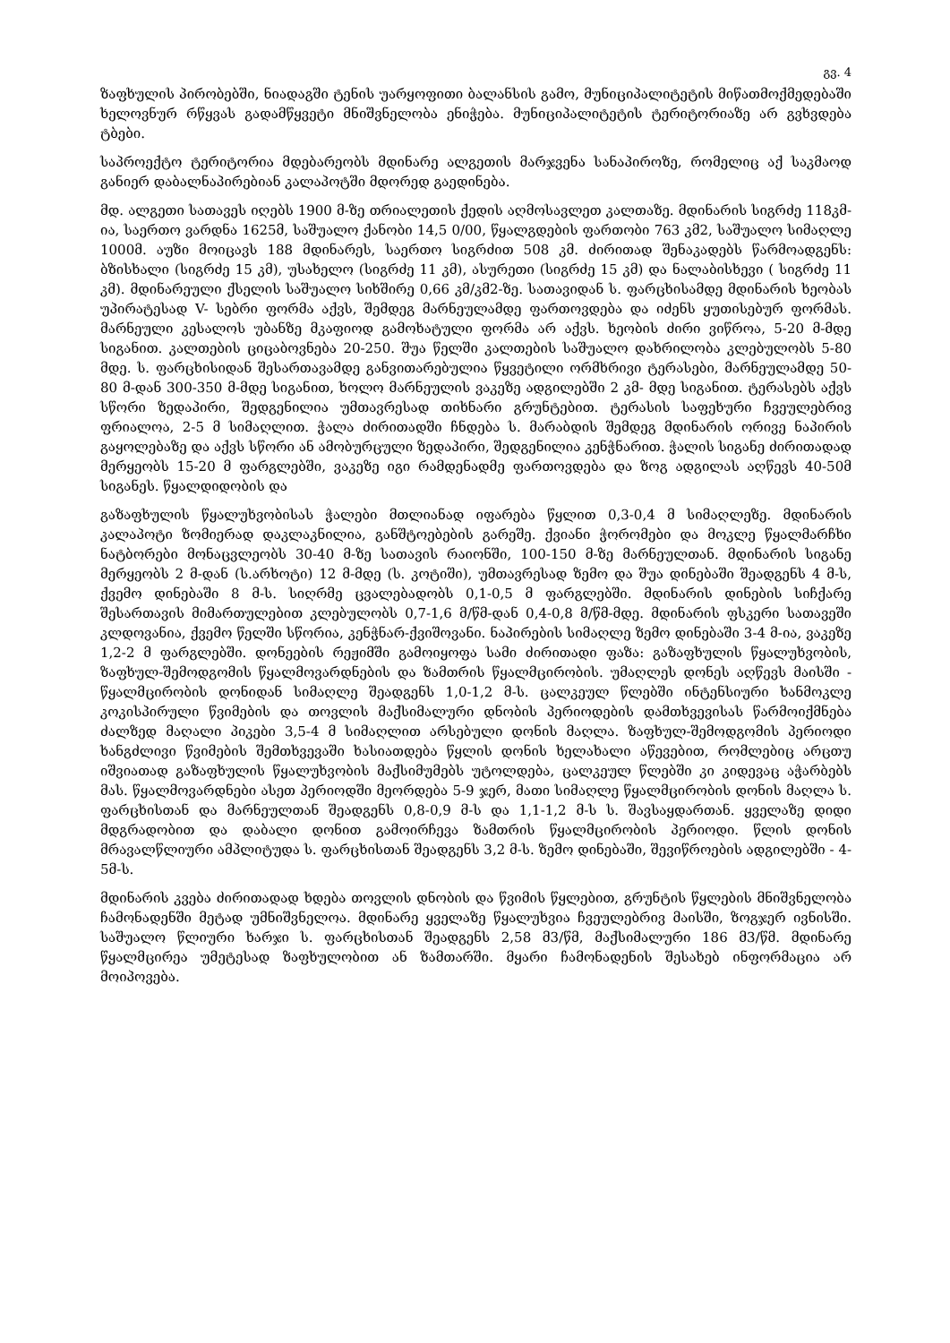გვ. 4
ზაფხულის პირობებში, ნიადაგში ტენის უარყოფითი ბალანსის გამო, მუნიციპალიტეტის მიწათმოქმედებაში ხელოვნურ რწყვას გადამწყვეტი მნიშვნელობა ენიჭება. მუნიციპალიტეტის ტერიტორიაზე არ გვხვდება ტბები.
საპროექტო ტერიტორია მდებარეობს მდინარე ალგეთის მარჯვენა სანაპიროზე, რომელიც აქ საკმაოდ განიერ დაბალნაპირებიან კალაპოტში მდორედ გაედინება.
მდ. ალგეთი სათავეს იღებს 1900 მ-ზე თრიალეთის ქედის აღმოსავლეთ კალთაზე. მდინარის სიგრძე 118კმ-ია, საერთო ვარდნა 1625მ, საშუალო ქანობი 14,5 0/00, წყალგდების ფართობი 763 კმ2, საშუალო სიმაღლე 1000მ. აუზი მოიცავს 188 მდინარეს, საერთო სიგრძით 508 კმ. ძირითად შენაკადებს წარმოადგენს: ბზისხალი (სიგრძე 15 კმ), უსახელო (სიგრძე 11 კმ), ასურეთი (სიგრძე 15 კმ) და ნალაბისხევი ( სიგრძე 11 კმ). მდინარეული ქსელის საშუალო სიხშირე 0,66 კმ/კმ2-ზე. სათავიდან ს. ფარცხისამდე მდინარის ხეობას უპირატესად V- სებრი ფორმა აქვს, შემდეგ მარნეულამდე ფართოვდება და იძენს ყუთისებურ ფორმას. მარნეული კესალოს უბანზე მკაფიოდ გამოხატული ფორმა არ აქვს. ხეობის ძირი ვიწროა, 5-20 მ-მდე სიგანით. კალთების ციცაბოვნება 20-250. შუა წელში კალთების საშუალო დახრილობა კლებულობს 5-80 მდე. ს. ფარცხისიდან შესართავამდე განვითარებულია წყვეტილი ორმხრივი ტერასები, მარნეულამდე 50-80 მ-დან 300-350 მ-მდე სიგანით, ხოლო მარნეულის ვაკეზე ადგილებში 2 კმ- მდე სიგანით. ტერასებს აქვს სწორი ზედაპირი, შედგენილია უმთავრესად თიხნარი გრუნტებით. ტერასის საფეხური ჩვეულებრივ ფრიალოა, 2-5 მ სიმაღლით. ჭალა ძირითადში ჩნდება ს. მარაბდის შემდეგ მდინარის ორივე ნაპირის გაყოლებაზე და აქვს სწორი ან ამობურცული ზედაპირი, შედგენილია კენჭნარით. ჭალის სიგანე ძირითადად მერყეობს 15-20 მ ფარგლებში, ვაკეზე იგი რამდენადმე ფართოვდება და ზოგ ადგილას აღწევს 40-50მ სიგანეს. წყალდიდობის და
გაზაფხულის წყალუხვობისას ჭალები მთლიანად იფარება წყლით 0,3-0,4 მ სიმაღლეზე. მდინარის კალაპოტი ზომიერად დაკლაკნილია, განშტოებების გარეშე. ქვიანი ჭორომები და მოკლე წყალმარჩხი ნატბორები მონაცვლეობს 30-40 მ-ზე სათავის რაიონში, 100-150 მ-ზე მარნეულთან. მდინარის სიგანე მერყეობს 2 მ-დან (ს.არხოტი) 12 მ-მდე (ს. კოტიში), უმთავრესად ზემო და შუა დინებაში შეადგენს 4 მ-ს, ქვემო დინებაში 8 მ-ს. სიღრმე ცვალებადობს 0,1-0,5 მ ფარგლებში. მდინარის დინების სიჩქარე შესართავის მიმართულებით კლებულობს 0,7-1,6 მ/წმ-დან 0,4-0,8 მ/წმ-მდე. მდინარის ფსკერი სათავეში კლდოვანია, ქვემო წელში სწორია, კენჭნარ-ქვიშოვანი. ნაპირების სიმაღლე ზემო დინებაში 3-4 მ-ია, ვაკეზე 1,2-2 მ ფარგლებში. დონეების რეჟიმში გამოიყოფა სამი ძირითადი ფაზა: გაზაფხულის წყალუხვობის, ზაფხულ-შემოდგომის წყალმოვარდნების და ზამთრის წყალმცირობის. უმაღლეს დონეს აღწევს მაისში - წყალმცირობის დონიდან სიმაღლე შეადგენს 1,0-1,2 მ-ს. ცალკეულ წლებში ინტენსიური ხანმოკლე კოკისპირული წვიმების და თოვლის მაქსიმალური დნობის პერიოდების დამთხვევისას წარმოიქმნება ძალზედ მაღალი პიკები 3,5-4 მ სიმაღლით არსებული დონის მაღლა. ზაფხულ-შემოდგომის პერიოდი ხანგძლივი წვიმების შემთხვევაში ხასიათდება წყლის დონის ხელახალი აწევებით, რომლებიც არცთუ იშვიათად გაზაფხულის წყალუხვობის მაქსიმუმებს უტოლდება, ცალკეულ წლებში კი კიდევაც აჭარბებს მას. წყალმოვარდნები ასეთ პერიოდში მეორდება 5-9 ჯერ, მათი სიმაღლე წყალმცირობის დონის მაღლა ს. ფარცხისთან და მარნეულთან შეადგენს 0,8-0,9 მ-ს და 1,1-1,2 მ-ს ს. შავსაყდართან. ყველაზე დიდი მდგრადობით და დაბალი დონით გამოირჩევა ზამთრის წყალმცირობის პერიოდი. წლის დონის მრავალწლიური ამპლიტუდა ს. ფარცხისთან შეადგენს 3,2 მ-ს. ზემო დინებაში, შევიწროების ადგილებში - 4-5მ-ს.
მდინარის კვება ძირითადად ხდება თოვლის დნობის და წვიმის წყლებით, გრუნტის წყლების მნიშვნელობა ჩამონადენში მეტად უმნიშვნელოა. მდინარე ყველაზე წყალუხვია ჩვეულებრივ მაისში, ზოგჯერ ივნისში. საშუალო წლიური ხარჯი ს. ფარცხისთან შეადგენს 2,58 მ3/წმ, მაქსიმალური 186 მ3/წმ. მდინარე წყალმცირეა უმეტესად ზაფხულობით ან ზამთარში. მყარი ჩამონადენის შესახებ ინფორმაცია არ მოიპოვება.